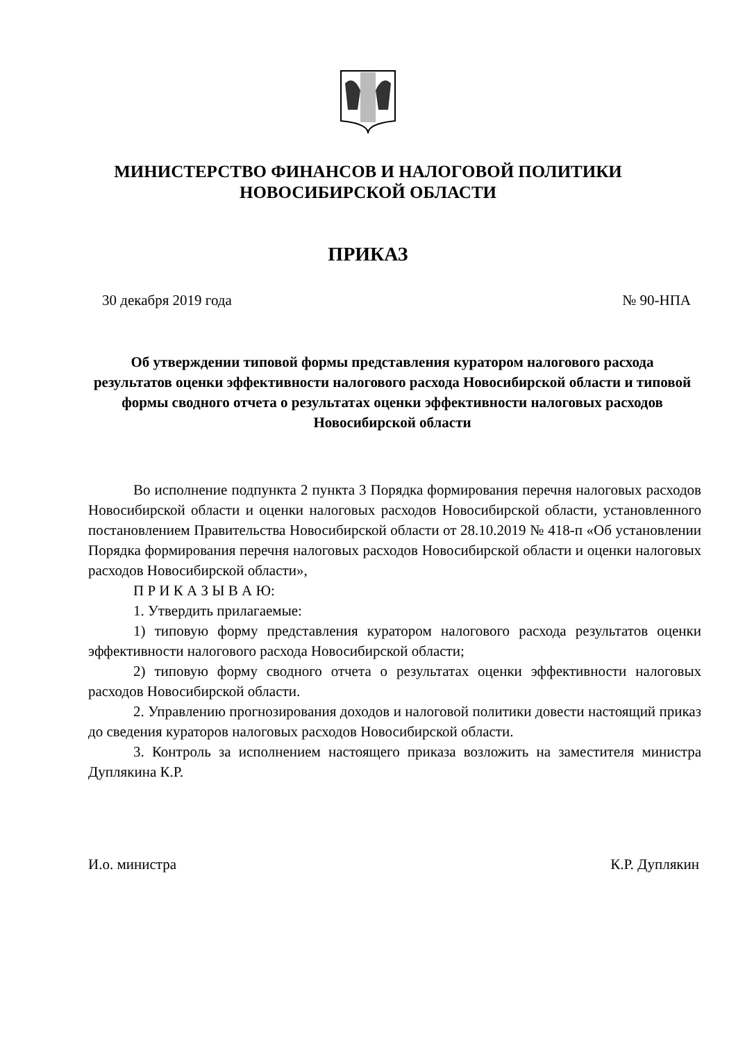МИНИСТЕРСТВО ФИНАНСОВ И НАЛОГОВОЙ ПОЛИТИКИ
НОВОСИБИРСКОЙ ОБЛАСТИ
ПРИКАЗ
30 декабря 2019 года № 90-НПА
Об утверждении типовой формы представления куратором налогового расхода результатов оценки эффективности налогового расхода Новосибирской области и типовой формы сводного отчета о результатах оценки эффективности налоговых расходов Новосибирской области
Во исполнение подпункта 2 пункта 3 Порядка формирования перечня налоговых расходов Новосибирской области и оценки налоговых расходов Новосибирской области, установленного постановлением Правительства Новосибирской области от 28.10.2019 № 418-п «Об установлении Порядка формирования перечня налоговых расходов Новосибирской области и оценки налоговых расходов Новосибирской области»,
П Р И К А З Ы В А Ю:
1. Утвердить прилагаемые:
1) типовую форму представления куратором налогового расхода результатов оценки эффективности налогового расхода Новосибирской области;
2) типовую форму сводного отчета о результатах оценки эффективности налоговых расходов Новосибирской области.
2. Управлению прогнозирования доходов и налоговой политики довести настоящий приказ до сведения кураторов налоговых расходов Новосибирской области.
3. Контроль за исполнением настоящего приказа возложить на заместителя министра Дуплякина К.Р.
И.о. министра К.Р. Дуплякин